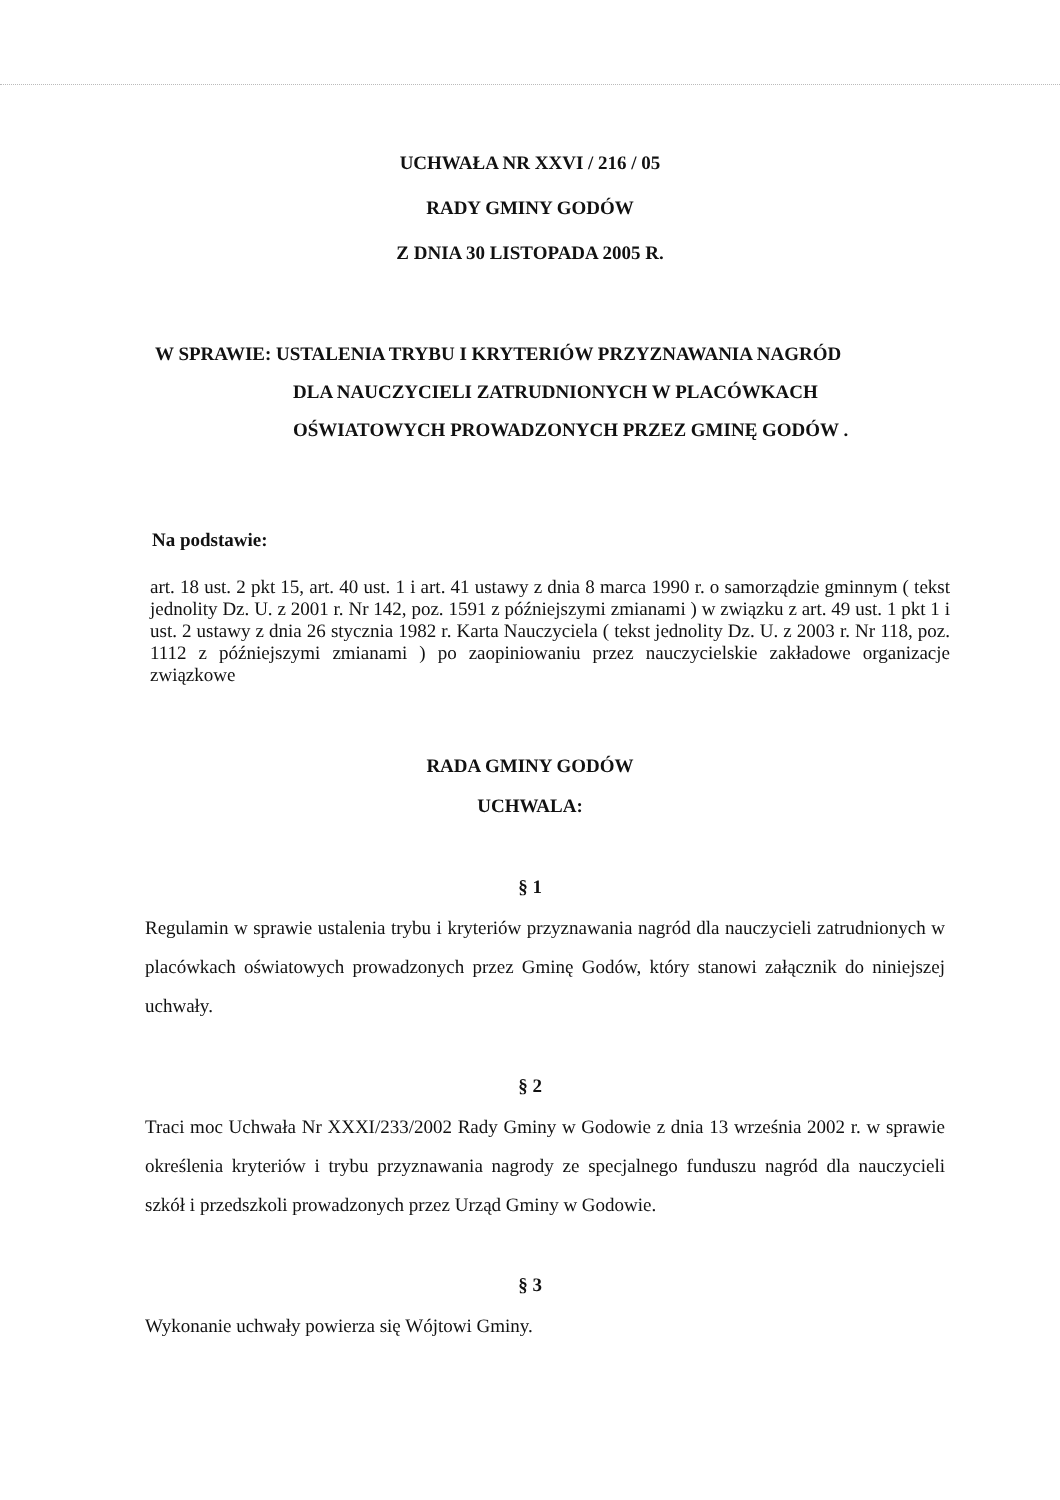UCHWAŁA NR XXVI / 216 / 05
RADY GMINY GODÓW
Z DNIA 30 LISTOPADA 2005 R.
W SPRAWIE: USTALENIA TRYBU I KRYTERIÓW PRZYZNAWANIA NAGRÓD
DLA NAUCZYCIELI ZATRUDNIONYCH W PLACÓWKACH
OŚWIATOWYCH PROWADZONYCH PRZEZ GMINĘ GODÓW .
Na podstawie:
art. 18 ust. 2 pkt 15, art. 40 ust. 1 i art. 41 ustawy z dnia 8 marca 1990 r. o samorządzie gminnym ( tekst jednolity Dz. U. z 2001 r. Nr 142, poz. 1591 z późniejszymi zmianami ) w związku z art. 49 ust. 1 pkt 1 i ust. 2 ustawy z dnia 26 stycznia 1982 r. Karta Nauczyciela ( tekst jednolity Dz. U. z 2003 r. Nr 118, poz. 1112 z późniejszymi zmianami ) po zaopiniowaniu przez nauczycielskie zakładowe organizacje związkowe
RADA GMINY GODÓW
UCHWALA:
§ 1
Regulamin w sprawie ustalenia trybu i kryteriów przyznawania nagród dla nauczycieli zatrudnionych w placówkach oświatowych prowadzonych przez Gminę Godów, który stanowi załącznik do niniejszej uchwały.
§ 2
Traci moc Uchwała Nr XXXI/233/2002 Rady Gminy w Godowie z dnia 13 września 2002 r. w sprawie określenia kryteriów i trybu przyznawania nagrody ze specjalnego funduszu nagród dla nauczycieli szkół i przedszkoli prowadzonych przez Urząd Gminy w Godowie.
§ 3
Wykonanie uchwały powierza się Wójtowi Gminy.